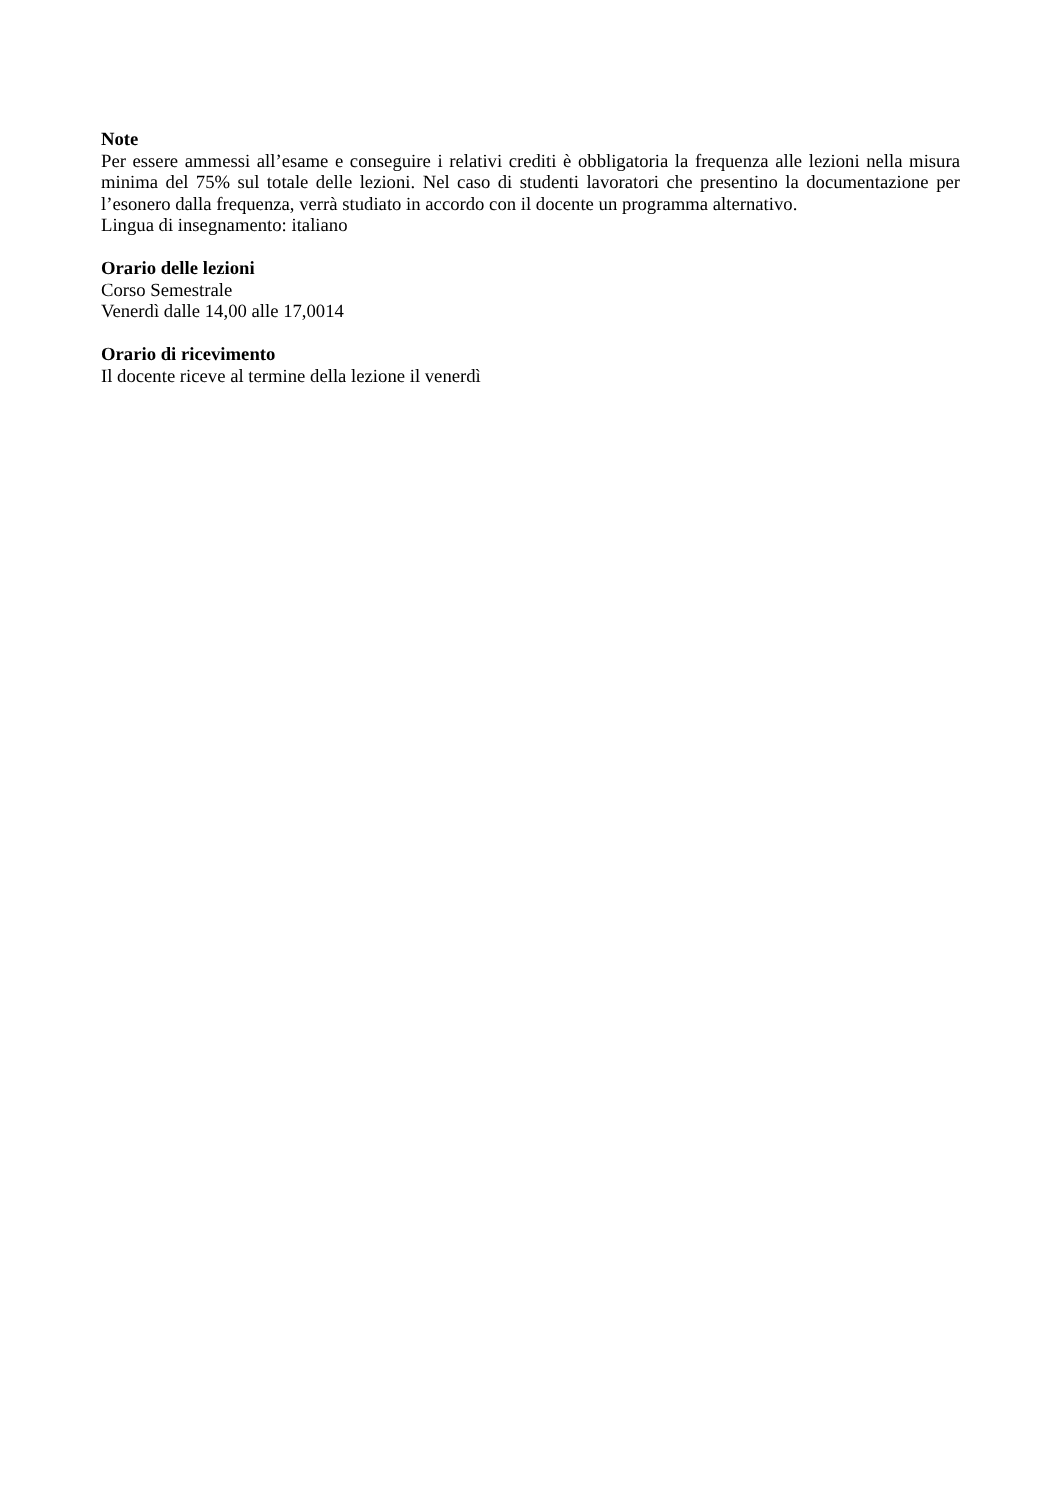Note
Per essere ammessi all’esame e conseguire i relativi crediti è obbligatoria la frequenza alle lezioni nella misura minima del 75% sul totale delle lezioni. Nel caso di studenti lavoratori che presentino la documentazione per l’esonero dalla frequenza, verrà studiato in accordo con il docente un programma alternativo.
Lingua di insegnamento: italiano
Orario delle lezioni
Corso Semestrale
Venerdì dalle 14,00 alle 17,0014
Orario di ricevimento
Il docente riceve al termine della lezione il venerdì